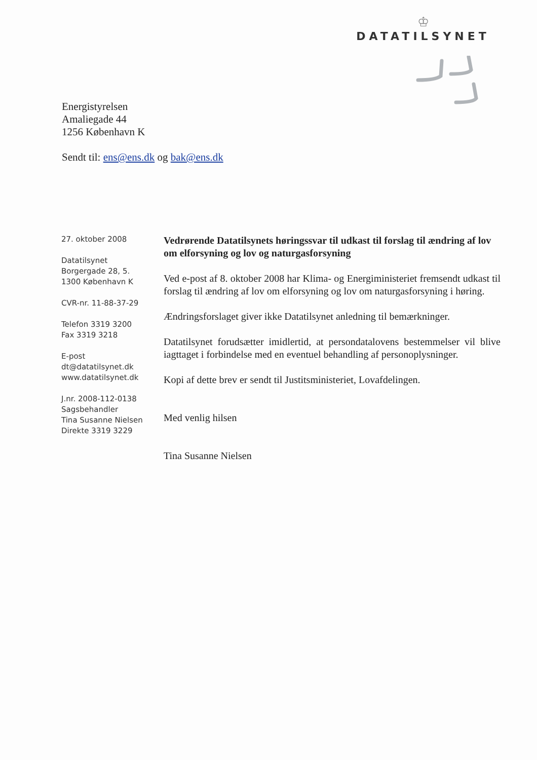♔
DATATILSYNET
Energistyrelsen
Amaliegade 44
1256 København K
Sendt til: ens@ens.dk og bak@ens.dk
27. oktober 2008
Datatilsynet
Borgergade 28, 5.
1300 København K
CVR-nr. 11-88-37-29
Telefon 3319 3200
Fax 3319 3218
E-post
dt@datatilsynet.dk
www.datatilsynet.dk
J.nr. 2008-112-0138
Sagsbehandler
Tina Susanne Nielsen
Direkte 3319 3229
Vedrørende Datatilsynets høringssvar til udkast til forslag til ændring af lov om elforsyning og lov og naturgasforsyning
Ved e-post af 8. oktober 2008 har Klima- og Energiministeriet fremsendt udkast til forslag til ændring af lov om elforsyning og lov om naturgasforsyning i høring.
Ændringsforslaget giver ikke Datatilsynet anledning til bemærkninger.
Datatilsynet forudsætter imidlertid, at persondatalovens bestemmelser vil blive iagttaget i forbindelse med en eventuel behandling af personoplysninger.
Kopi af dette brev er sendt til Justitsministeriet, Lovafdelingen.
Med venlig hilsen
Tina Susanne Nielsen